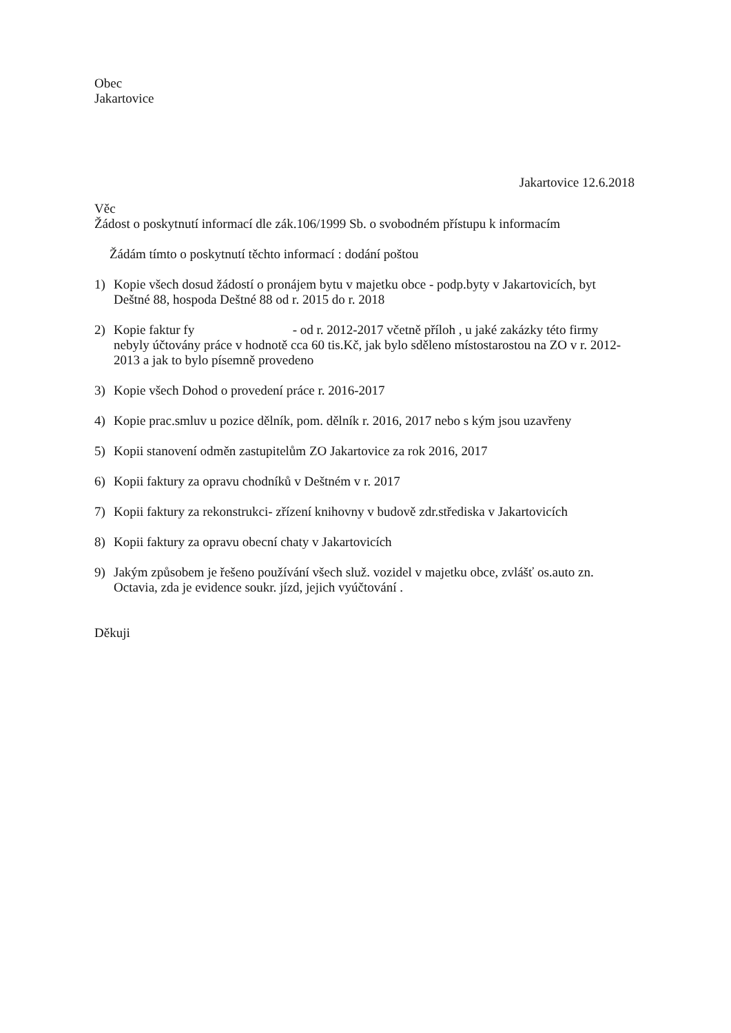Obec
Jakartovice
Jakartovice 12.6.2018
Věc
Žádost o poskytnutí informací dle zák.106/1999 Sb. o svobodném přístupu k informacím
Žádám tímto o poskytnutí těchto informací : dodání poštou
1) Kopie všech dosud žádostí o pronájem bytu v majetku obce - podp.byty v Jakartovicích, byt Deštné 88, hospoda Deštné 88 od r. 2015 do r. 2018
2) Kopie faktur fy - od r. 2012-2017 včetně příloh , u jaké zakázky této firmy nebyly účtovány práce v hodnotě cca 60 tis.Kč, jak bylo sděleno místostarostou na ZO v r. 2012-2013 a jak to bylo písemně provedeno
3) Kopie všech Dohod o provedení práce r. 2016-2017
4) Kopie prac.smluv u pozice dělník, pom. dělník r. 2016, 2017 nebo s kým jsou uzavřeny
5) Kopii stanovení odměn zastupitelům ZO Jakartovice za rok 2016, 2017
6) Kopii faktury za opravu chodníků v Deštném v r. 2017
7) Kopii faktury za rekonstrukci- zřízení knihovny v budově zdr.střediska v Jakartovicích
8) Kopii faktury za opravu obecní chaty v Jakartovicích
9) Jakým způsobem je řešeno používání všech služ. vozidel v majetku obce, zvlášť os.auto zn. Octavia, zda je evidence soukr. jízd, jejich vyúčtování .
Děkuji